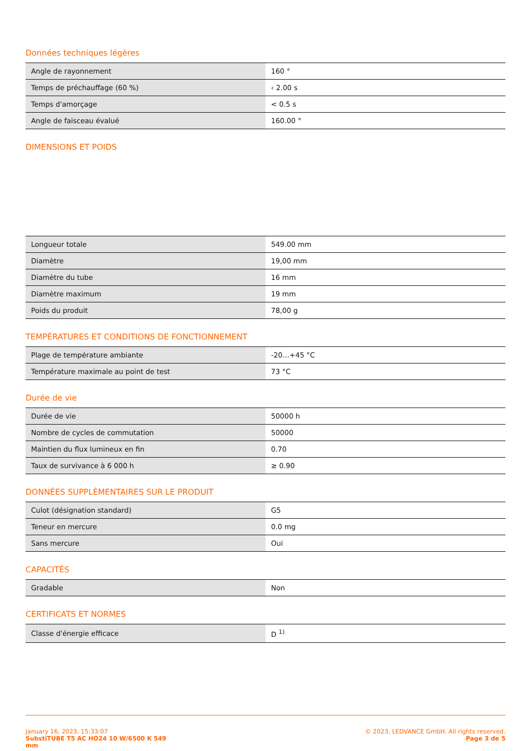Données techniques légères
| Angle de rayonnement | 160 ° |
| Temps de préchauffage (60 %) | ‹ 2.00 s |
| Temps d'amorçage | < 0.5 s |
| Angle de faisceau évalué | 160.00 ° |
DIMENSIONS ET POIDS
| Longueur totale | 549.00 mm |
| Diamètre | 19,00 mm |
| Diamètre du tube | 16 mm |
| Diamètre maximum | 19 mm |
| Poids du produit | 78,00 g |
TEMPÉRATURES ET CONDITIONS DE FONCTIONNEMENT
| Plage de température ambiante | -20…+45 °C |
| Température maximale au point de test | 73 °C |
Durée de vie
| Durée de vie | 50000 h |
| Nombre de cycles de commutation | 50000 |
| Maintien du flux lumineux en fin | 0.70 |
| Taux de survivance à 6 000 h | ≥ 0.90 |
DONNÉES SUPPLÉMENTAIRES SUR LE PRODUIT
| Culot (désignation standard) | G5 |
| Teneur en mercure | 0.0 mg |
| Sans mercure | Oui |
CAPACITÉS
| Gradable | Non |
CERTIFICATS ET NORMES
| Classe d'énergie efficace | D <sup>1)</sup> |
January 16, 2023, 15:33:07
SubstiTUBE T5 AC HO24 10 W/6500 K 549
mm
© 2023, LEDVANCE GmbH. All rights reserved.
Page 3 de 5